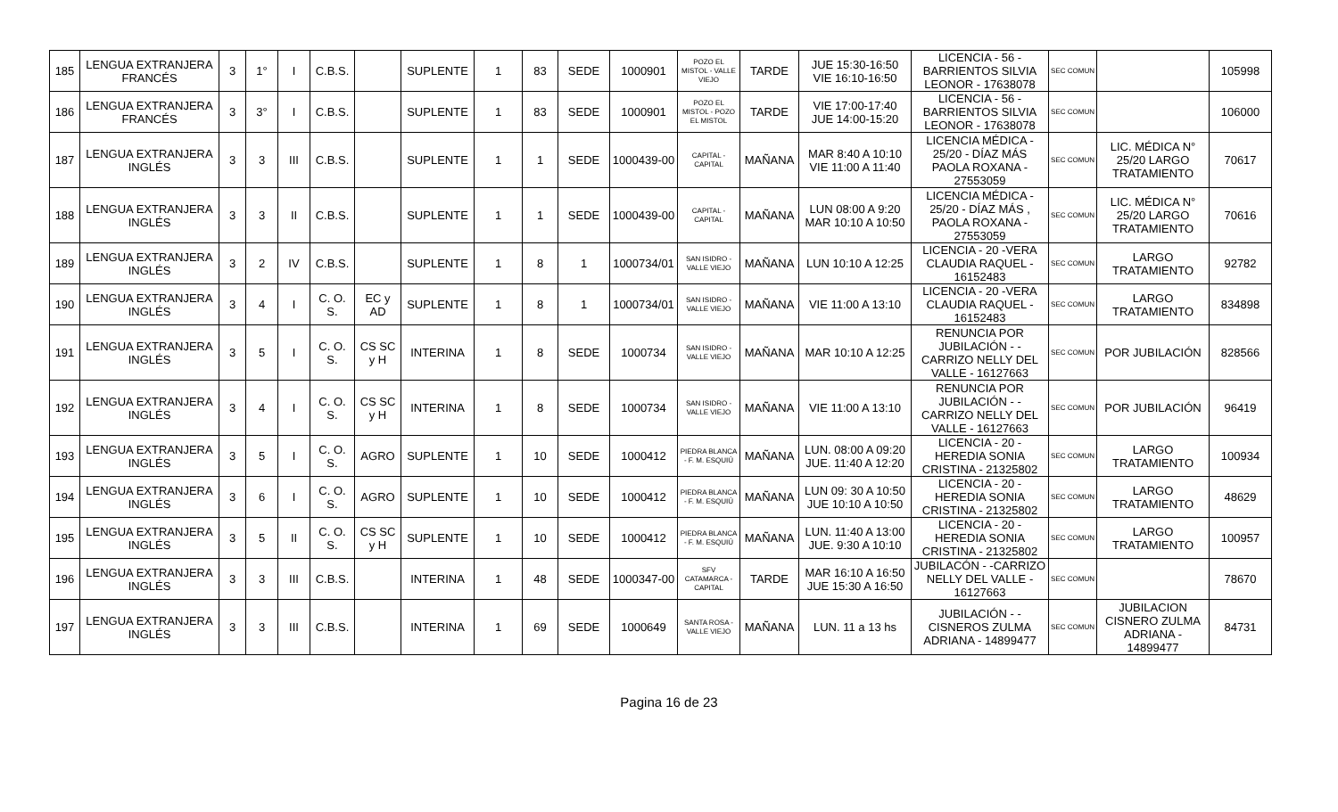| 185 | LENGUA EXTRANJERA FRANCÉS | 3 | 1° | I | C.B.S. | | SUPLENTE | 1 | 83 | SEDE | 1000901 | POZO EL MISTOL - VALLE VIEJO | TARDE | JUE 15:30-16:50 VIE 16:10-16:50 | LICENCIA - 56 - BARRIENTOS SILVIA LEONOR - 17638078 | SEC COMUN | | 105998 |
| 186 | LENGUA EXTRANJERA FRANCÉS | 3 | 3° | I | C.B.S. | | SUPLENTE | 1 | 83 | SEDE | 1000901 | POZO EL MISTOL - POZO EL MISTOL | TARDE | VIE 17:00-17:40 JUE 14:00-15:20 | LICENCIA - 56 - BARRIENTOS SILVIA LEONOR - 17638078 | SEC COMUN | | 106000 |
| 187 | LENGUA EXTRANJERA INGLÉS | 3 | 3 | III | C.B.S. | | SUPLENTE | 1 | 1 | SEDE | 1000439-00 | CAPITAL - CAPITAL | MAÑANA | MAR 8:40 A 10:10 VIE 11:00 A 11:40 | LICENCIA MÉDICA - 25/20 - DÍAZ MÁS PAOLA ROXANA - 27553059 | SEC COMUN | LIC. MÉDICA N° 25/20 LARGO TRATAMIENTO | 70617 |
| 188 | LENGUA EXTRANJERA INGLÉS | 3 | 3 | II | C.B.S. | | SUPLENTE | 1 | 1 | SEDE | 1000439-00 | CAPITAL - CAPITAL | MAÑANA | LUN 08:00 A 9:20 MAR 10:10 A 10:50 | LICENCIA MÉDICA - 25/20 - DÍAZ MÁS , PAOLA ROXANA - 27553059 | SEC COMUN | LIC. MÉDICA N° 25/20 LARGO TRATAMIENTO | 70616 |
| 189 | LENGUA EXTRANJERA INGLÉS | 3 | 2 | IV | C.B.S. | | SUPLENTE | 1 | 8 | 1 | 1000734/01 | SAN ISIDRO - VALLE VIEJO | MAÑANA | LUN 10:10 A 12:25 | LICENCIA - 20 -VERA CLAUDIA RAQUEL - 16152483 | SEC COMUN | LARGO TRATAMIENTO | 92782 |
| 190 | LENGUA EXTRANJERA INGLÉS | 3 | 4 | I | C. O. S. | EC y AD | SUPLENTE | 1 | 8 | 1 | 1000734/01 | SAN ISIDRO - VALLE VIEJO | MAÑANA | VIE 11:00 A 13:10 | LICENCIA - 20 -VERA CLAUDIA RAQUEL - 16152483 | SEC COMUN | LARGO TRATAMIENTO | 834898 |
| 191 | LENGUA EXTRANJERA INGLÉS | 3 | 5 | I | C. O. S. | CS SC y H | INTERINA | 1 | 8 | SEDE | 1000734 | SAN ISIDRO - VALLE VIEJO | MAÑANA | MAR 10:10 A 12:25 | RENUNCIA POR JUBILACIÓN - -CARRIZO NELLY DEL VALLE - 16127663 | SEC COMUN | POR JUBILACIÓN | 828566 |
| 192 | LENGUA EXTRANJERA INGLÉS | 3 | 4 | I | C. O. S. | CS SC y H | INTERINA | 1 | 8 | SEDE | 1000734 | SAN ISIDRO - VALLE VIEJO | MAÑANA | VIE 11:00 A 13:10 | RENUNCIA POR JUBILACIÓN - -CARRIZO NELLY DEL VALLE - 16127663 | SEC COMUN | POR JUBILACIÓN | 96419 |
| 193 | LENGUA EXTRANJERA INGLÉS | 3 | 5 | I | C. O. S. | AGRO | SUPLENTE | 1 | 10 | SEDE | 1000412 | PIEDRA BLANCA - F. M. ESQUIÚ | MAÑANA | LUN. 08:00 A 09:20 JUE. 11:40 A 12:20 | LICENCIA - 20 -HEREDIA SONIA CRISTINA - 21325802 | SEC COMUN | LARGO TRATAMIENTO | 100934 |
| 194 | LENGUA EXTRANJERA INGLÉS | 3 | 6 | I | C. O. S. | AGRO | SUPLENTE | 1 | 10 | SEDE | 1000412 | PIEDRA BLANCA - F. M. ESQUIÚ | MAÑANA | LUN 09: 30 A 10:50 JUE 10:10 A 10:50 | LICENCIA - 20 -HEREDIA SONIA CRISTINA - 21325802 | SEC COMUN | LARGO TRATAMIENTO | 48629 |
| 195 | LENGUA EXTRANJERA INGLÉS | 3 | 5 | II | C. O. S. | CS SC y H | SUPLENTE | 1 | 10 | SEDE | 1000412 | PIEDRA BLANCA - F. M. ESQUIÚ | MAÑANA | LUN. 11:40 A 13:00 JUE. 9:30 A 10:10 | LICENCIA - 20 -HEREDIA SONIA CRISTINA - 21325802 | SEC COMUN | LARGO TRATAMIENTO | 100957 |
| 196 | LENGUA EXTRANJERA INGLÉS | 3 | 3 | III | C.B.S. | | INTERINA | 1 | 48 | SEDE | 1000347-00 | SFV CATAMARCA - CAPITAL | TARDE | MAR 16:10 A 16:50 JUE 15:30 A 16:50 | JUBILACÓN - -CARRIZO NELLY DEL VALLE - 16127663 | SEC COMUN | | 78670 |
| 197 | LENGUA EXTRANJERA INGLÉS | 3 | 3 | III | C.B.S. | | INTERINA | 1 | 69 | SEDE | 1000649 | SANTA ROSA - VALLE VIEJO | MAÑANA | LUN. 11 a 13 hs | JUBILACIÓN - -CISNEROS ZULMA ADRIANA - 14899477 | SEC COMUN | JUBILACION CISNERO ZULMA ADRIANA - 14899477 | 84731 |
Pagina 16 de 23